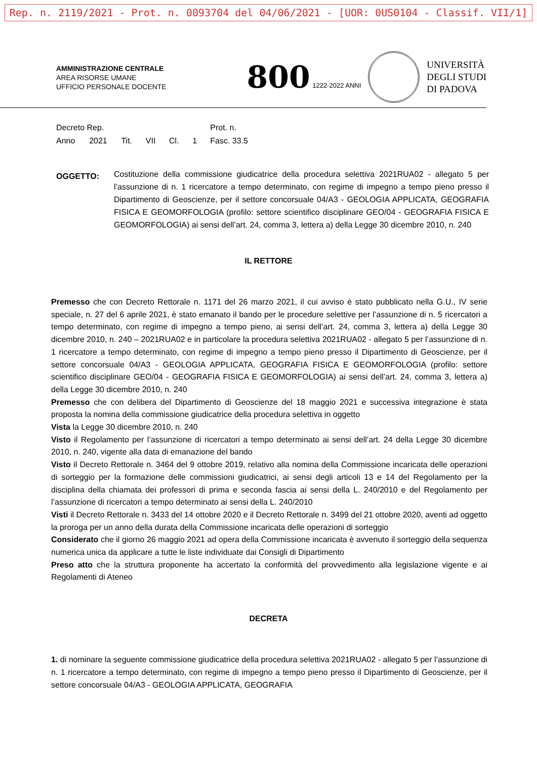Rep. n. 2119/2021 - Prot. n. 0093704 del 04/06/2021 - [UOR: 0US0104 - Classif. VII/1]
AMMINISTRAZIONE CENTRALE
AREA RISORSE UMANE
UFFICIO PERSONALE DOCENTE
800 1222·2022 ANNI
UNIVERSITÀ
DEGLI STUDI
DI PADOVA
| Decreto Rep. | | | | | | Prot. n. |
| Anno | 2021 | Tit. | VII | Cl. | 1 | Fasc. 33.5 |
OGGETTO:
Costituzione della commissione giudicatrice della procedura selettiva 2021RUA02 - allegato 5 per l’assunzione di n. 1 ricercatore a tempo determinato, con regime di impegno a tempo pieno presso il Dipartimento di Geoscienze, per il settore concorsuale 04/A3 - GEOLOGIA APPLICATA, GEOGRAFIA FISICA E GEOMORFOLOGIA (profilo: settore scientifico disciplinare GEO/04 - GEOGRAFIA FISICA E GEOMORFOLOGIA) ai sensi dell’art. 24, comma 3, lettera a) della Legge 30 dicembre 2010, n. 240
IL RETTORE
Premesso che con Decreto Rettorale n. 1171 del 26 marzo 2021, il cui avviso è stato pubblicato nella G.U., IV serie speciale, n. 27 del 6 aprile 2021, è stato emanato il bando per le procedure selettive per l’assunzione di n. 5 ricercatori a tempo determinato, con regime di impegno a tempo pieno, ai sensi dell’art. 24, comma 3, lettera a) della Legge 30 dicembre 2010, n. 240 – 2021RUA02 e in particolare la procedura selettiva 2021RUA02 - allegato 5 per l’assunzione di n. 1 ricercatore a tempo determinato, con regime di impegno a tempo pieno presso il Dipartimento di Geoscienze, per il settore concorsuale 04/A3 - GEOLOGIA APPLICATA, GEOGRAFIA FISICA E GEOMORFOLOGIA (profilo: settore scientifico disciplinare GEO/04 - GEOGRAFIA FISICA E GEOMORFOLOGIA) ai sensi dell’art. 24, comma 3, lettera a) della Legge 30 dicembre 2010, n. 240
Premesso che con delibera del Dipartimento di Geoscienze del 18 maggio 2021 e successiva integrazione è stata proposta la nomina della commissione giudicatrice della procedura selettiva in oggetto
Vista la Legge 30 dicembre 2010, n. 240
Visto il Regolamento per l’assunzione di ricercatori a tempo determinato ai sensi dell’art. 24 della Legge 30 dicembre 2010, n. 240, vigente alla data di emanazione del bando
Visto il Decreto Rettorale n. 3464 del 9 ottobre 2019, relativo alla nomina della Commissione incaricata delle operazioni di sorteggio per la formazione delle commissioni giudicatrici, ai sensi degli articoli 13 e 14 del Regolamento per la disciplina della chiamata dei professori di prima e seconda fascia ai sensi della L. 240/2010 e del Regolamento per l’assunzione di ricercatori a tempo determinato ai sensi della L. 240/2010
Visti il Decreto Rettorale n. 3433 del 14 ottobre 2020 e il Decreto Rettorale n. 3499 del 21 ottobre 2020, aventi ad oggetto la proroga per un anno della durata della Commissione incaricata delle operazioni di sorteggio
Considerato che il giorno 26 maggio 2021 ad opera della Commissione incaricata è avvenuto il sorteggio della sequenza numerica unica da applicare a tutte le liste individuate dai Consigli di Dipartimento
Preso atto che la struttura proponente ha accertato la conformità del provvedimento alla legislazione vigente e ai Regolamenti di Ateneo
DECRETA
1. di nominare la seguente commissione giudicatrice della procedura selettiva 2021RUA02 - allegato 5 per l’assunzione di n. 1 ricercatore a tempo determinato, con regime di impegno a tempo pieno presso il Dipartimento di Geoscienze, per il settore concorsuale 04/A3 - GEOLOGIA APPLICATA, GEOGRAFIA